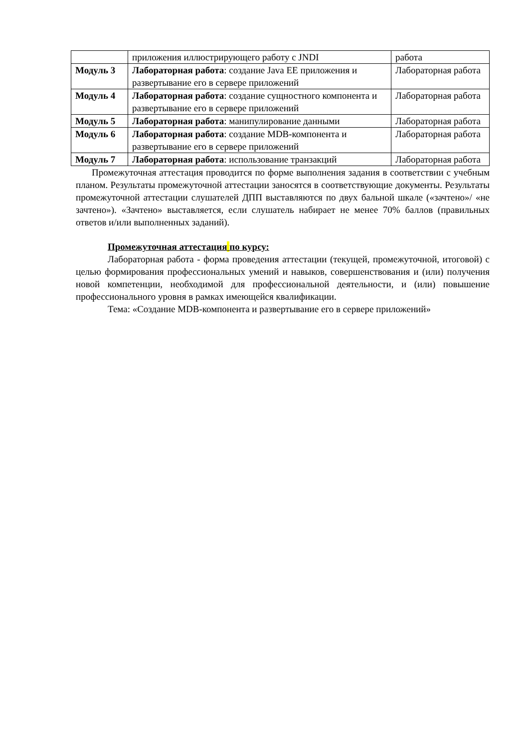| | приложения иллюстрирующего работу с JNDI | работа |
| Модуль 3 | Лабораторная работа : создание Java EE приложения и развертывание его в сервере приложений | Лабораторная работа |
| Модуль 4 | Лабораторная работа : создание сущностного компонента и развертывание его в сервере приложений | Лабораторная работа |
| Модуль 5 | Лабораторная работа : манипулирование данными | Лабораторная работа |
| Модуль 6 | Лабораторная работа : создание MDB-компонента и развертывание его в сервере приложений | Лабораторная работа |
| Модуль 7 | Лабораторная работа : использование транзакций | Лабораторная работа |
Промежуточная аттестация проводится по форме выполнения задания в соответствии с учебным планом. Результаты промежуточной аттестации заносятся в соответствующие документы. Результаты промежуточной аттестации слушателей ДПП выставляются по двух бальной шкале («зачтено»/ «не зачтено»). «Зачтено» выставляется, если слушатель набирает не менее 70% баллов (правильных ответов и/или выполненных заданий).
Промежуточная аттестация по курсу:
Лабораторная работа - форма проведения аттестации (текущей, промежуточной, итоговой) с целью формирования профессиональных умений и навыков, совершенствования и (или) получения новой компетенции, необходимой для профессиональной деятельности, и (или) повышение профессионального уровня в рамках имеющейся квалификации.
Тема: «Создание MDB-компонента и развертывание его в сервере приложений»